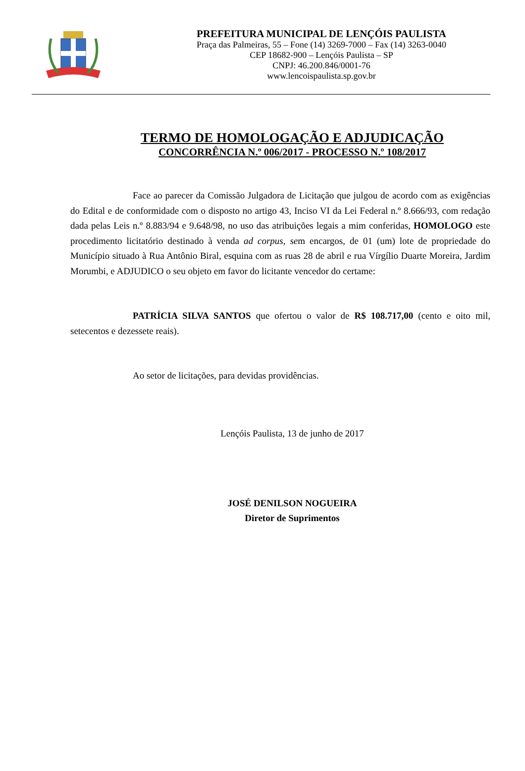PREFEITURA MUNICIPAL DE LENÇÓIS PAULISTA
Praça das Palmeiras, 55 – Fone (14) 3269-7000 – Fax (14) 3263-0040
CEP 18682-900 – Lençóis Paulista – SP
CNPJ: 46.200.846/0001-76
www.lencoispaulista.sp.gov.br
TERMO DE HOMOLOGAÇÃO E ADJUDICAÇÃO
CONCORRÊNCIA N.º 006/2017 - PROCESSO N.º 108/2017
Face ao parecer da Comissão Julgadora de Licitação que julgou de acordo com as exigências do Edital e de conformidade com o disposto no artigo 43, Inciso VI da Lei Federal n.º 8.666/93, com redação dada pelas Leis n.º 8.883/94 e 9.648/98, no uso das atribuições legais a mim conferidas, HOMOLOGO este procedimento licitatório destinado à venda ad corpus, sem encargos, de 01 (um) lote de propriedade do Município situado à Rua Antônio Biral, esquina com as ruas 28 de abril e rua Vírgílio Duarte Moreira, Jardim Morumbi, e ADJUDICO o seu objeto em favor do licitante vencedor do certame:
PATRÍCIA SILVA SANTOS que ofertou o valor de R$ 108.717,00 (cento e oito mil, setecentos e dezessete reais).
Ao setor de licitações, para devidas providências.
Lençóis Paulista, 13 de junho de 2017
JOSÉ DENILSON NOGUEIRA
Diretor de Suprimentos